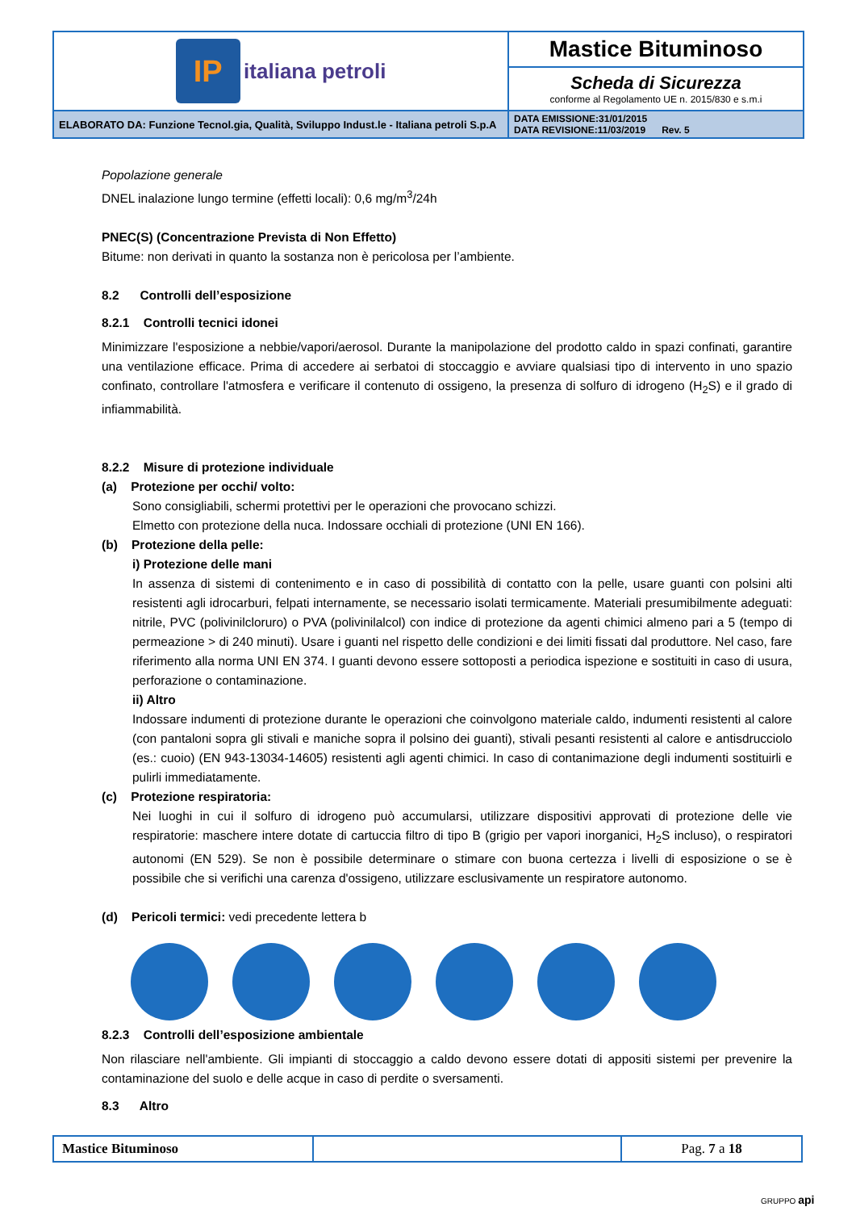| IP italiana petroli | Mastice Bituminoso |
| | Scheda di Sicurezza conforme al Regolamento UE n. 2015/830 e s.m.i |
| ELABORATO DA: Funzione Tecnol.gia, Qualità, Sviluppo Indust.le - Italiana petroli S.p.A | DATA EMISSIONE:31/01/2015 DATA REVISIONE:11/03/2019 Rev. 5 |
Popolazione generale
DNEL inalazione lungo termine (effetti locali): 0,6 mg/m<sup>3</sup>/24h
PNEC(S) (Concentrazione Prevista di Non Effetto)
Bitume: non derivati in quanto la sostanza non è pericolosa per l’ambiente.
8.2 Controlli dell’esposizione
8.2.1 Controlli tecnici idonei
Minimizzare l'esposizione a nebbie/vapori/aerosol. Durante la manipolazione del prodotto caldo in spazi confinati, garantire una ventilazione efficace. Prima di accedere ai serbatoi di stoccaggio e avviare qualsiasi tipo di intervento in uno spazio confinato, controllare l'atmosfera e verificare il contenuto di ossigeno, la presenza di solfuro di idrogeno (H<sub>2</sub>S) e il grado di infiammabilità.
8.2.2 Misure di protezione individuale
(a) Protezione per occhi/ volto:
Sono consigliabili, schermi protettivi per le operazioni che provocano schizzi.
Elmetto con protezione della nuca. Indossare occhiali di protezione (UNI EN 166).
(b) Protezione della pelle:
i) Protezione delle mani
In assenza di sistemi di contenimento e in caso di possibilità di contatto con la pelle, usare guanti con polsini alti resistenti agli idrocarburi, felpati internamente, se necessario isolati termicamente. Materiali presumibilmente adeguati: nitrile, PVC (polivinilcloruro) o PVA (polivinilalcol) con indice di protezione da agenti chimici almeno pari a 5 (tempo di permeazione > di 240 minuti). Usare i guanti nel rispetto delle condizioni e dei limiti fissati dal produttore. Nel caso, fare riferimento alla norma UNI EN 374. I guanti devono essere sottoposti a periodica ispezione e sostituiti in caso di usura, perforazione o contaminazione.
ii) Altro
Indossare indumenti di protezione durante le operazioni che coinvolgono materiale caldo, indumenti resistenti al calore (con pantaloni sopra gli stivali e maniche sopra il polsino dei guanti), stivali pesanti resistenti al calore e antisdrucciolo (es.: cuoio) (EN 943-13034-14605) resistenti agli agenti chimici. In caso di contanimazione degli indumenti sostituirli e pulirli immediatamente.
(c) Protezione respiratoria:
Nei luoghi in cui il solfuro di idrogeno può accumularsi, utilizzare dispositivi approvati di protezione delle vie respiratorie: maschere intere dotate di cartuccia filtro di tipo B (grigio per vapori inorganici, H<sub>2</sub>S incluso), o respiratori autonomi (EN 529). Se non è possibile determinare o stimare con buona certezza i livelli di esposizione o se è possibile che si verifichi una carenza d'ossigeno, utilizzare esclusivamente un respiratore autonomo.
(d) Pericoli termici: vedi precedente lettera b
8.2.3 Controlli dell’esposizione ambientale
Non rilasciare nell'ambiente. Gli impianti di stoccaggio a caldo devono essere dotati di appositi sistemi per prevenire la contaminazione del suolo e delle acque in caso di perdite o sversamenti.
8.3 Altro
| Mastice Bituminoso | | Pag. 7 a 18 |
GRUPPO api